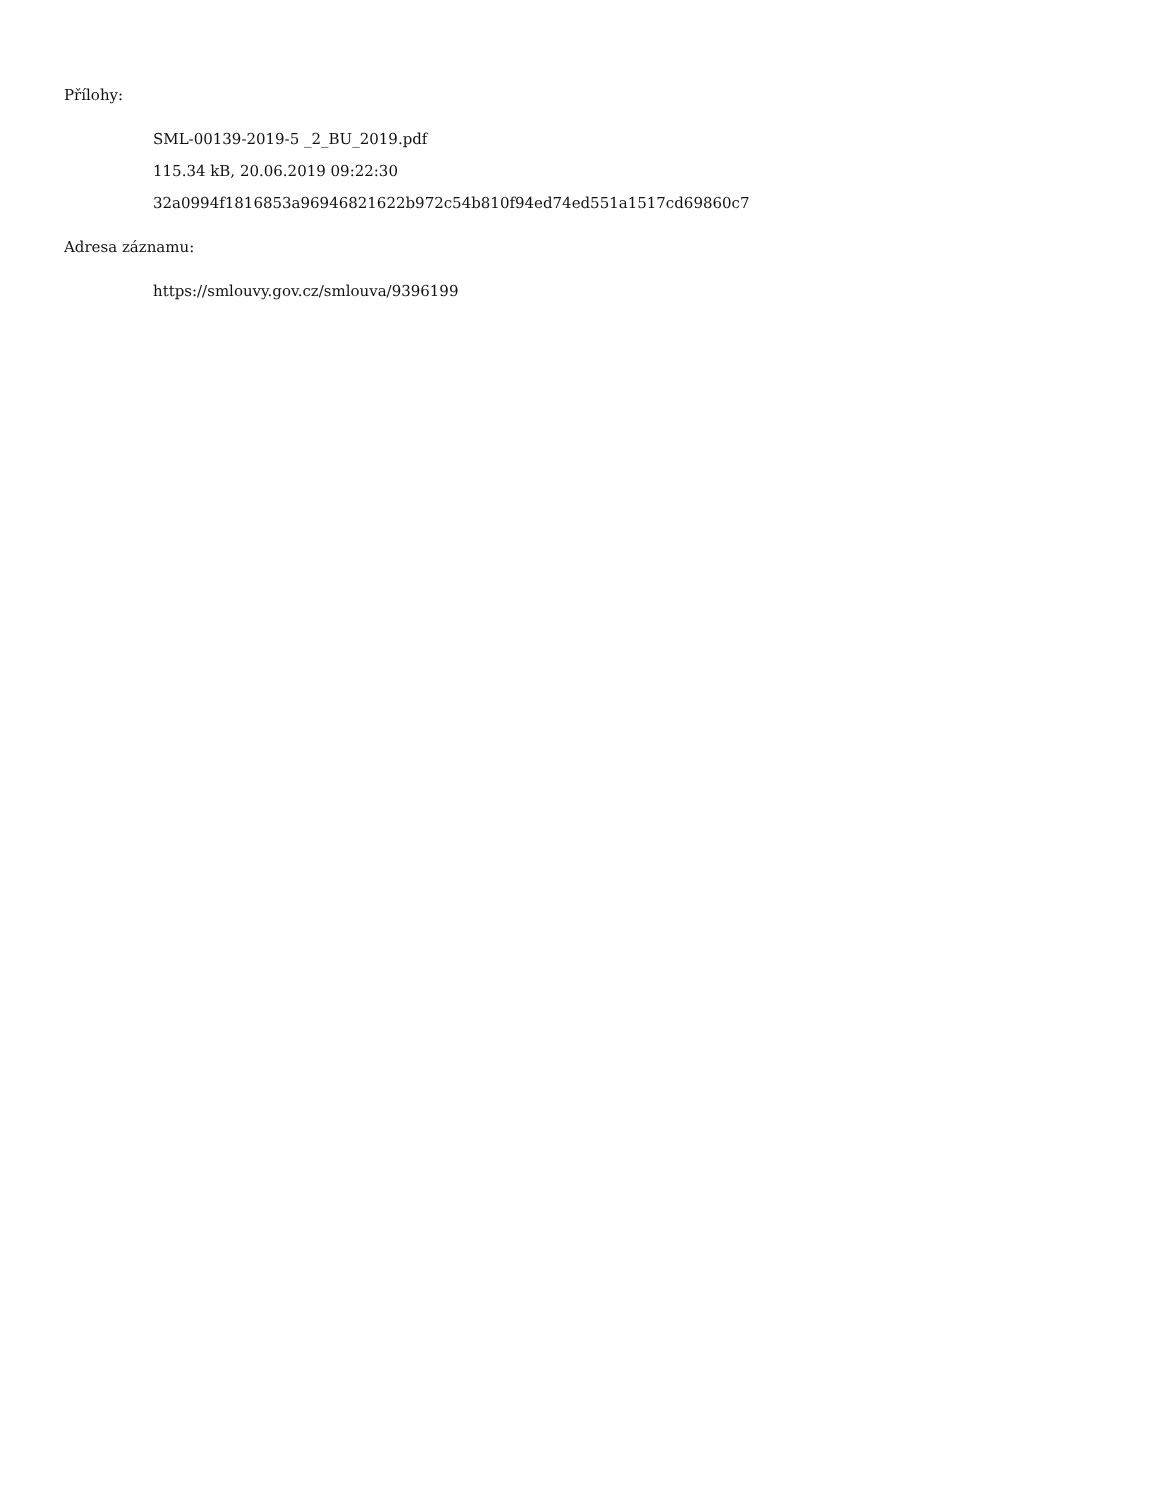Přílohy:
SML-00139-2019-5 _2_BU_2019.pdf
115.34 kB, 20.06.2019 09:22:30
32a0994f1816853a96946821622b972c54b810f94ed74ed551a1517cd69860c7
Adresa záznamu:
https://smlouvy.gov.cz/smlouva/9396199